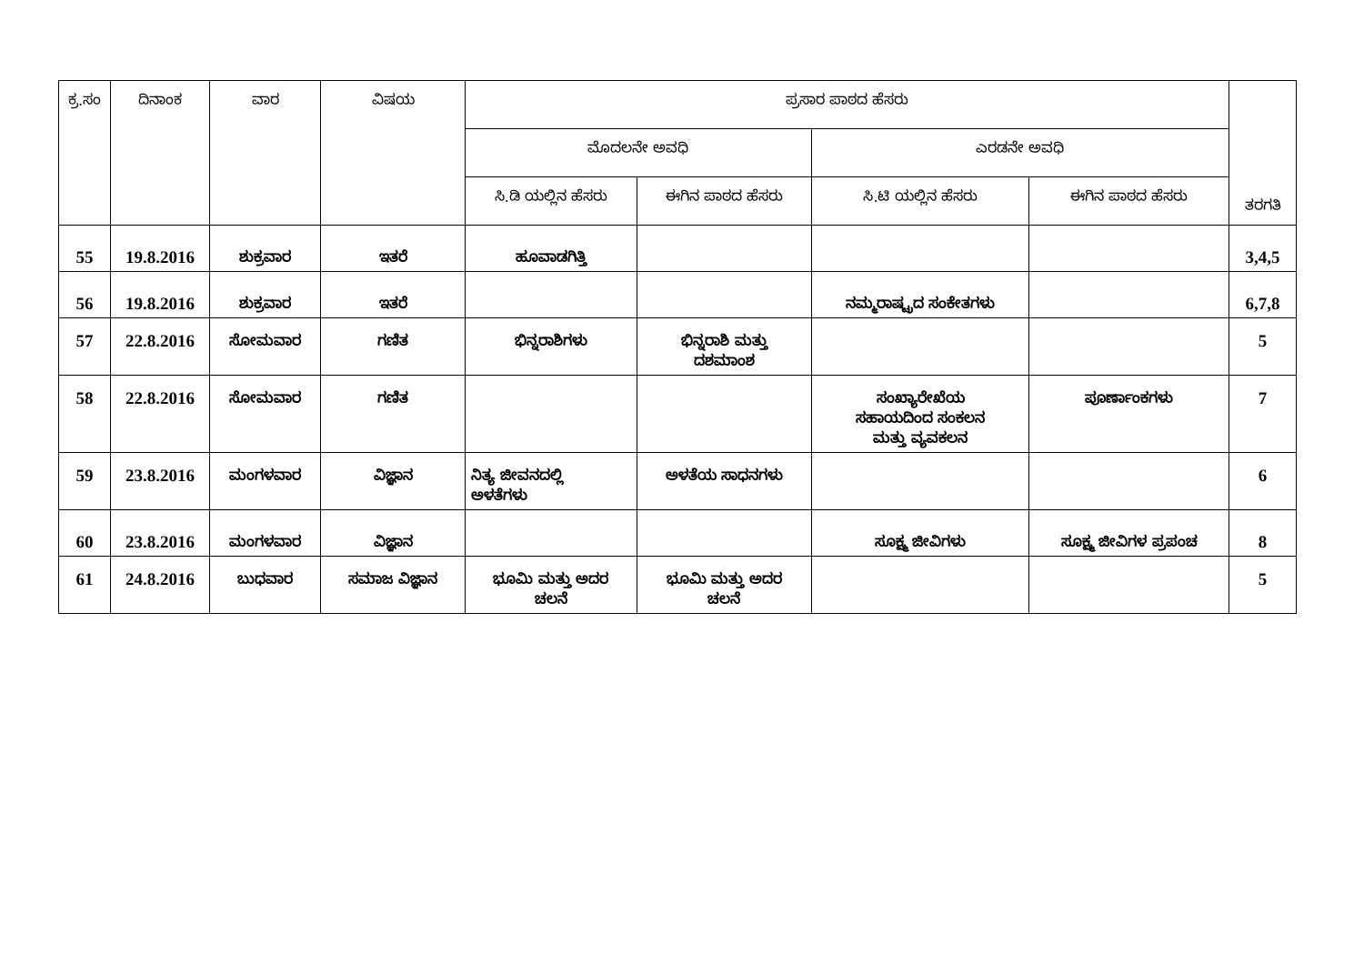| ಕ್ರ.ಸಂ | ದಿನಾಂಕ | ವಾರ | ವಿಷಯ | ಪ್ರಸಾರ ಪಾಠದ ಹೆಸರು | | | | ತರಗತಿ |
| --- | --- | --- | --- | --- | --- | --- | --- | --- |
| | | | | ಮೊದಲನೇ ಅವಧಿ | | ಎರಡನೇ ಅವಧಿ | | |
| | | | | ಸಿ.ಡಿ ಯಲ್ಲಿನ ಹೆಸರು | ಈಗಿನ ಪಾಠದ ಹೆಸರು | ಸಿ.ಟಿ ಯಲ್ಲಿನ ಹೆಸರು | ಈಗಿನ ಪಾಠದ ಹೆಸರು | |
| 55 | 19.8.2016 | ಶುಕ್ರವಾರ | ಇತರೆ | ಹೂವಾಡಗಿತ್ತಿ | | | | 3,4,5 |
| 56 | 19.8.2016 | ಶುಕ್ರವಾರ | ಇತರೆ | | | ನಮ್ಮರಾಷ್ಟ್ರದ ಸಂಕೇತಗಳು | | 6,7,8 |
| 57 | 22.8.2016 | ಸೋಮವಾರ | ಗಣಿತ | ಭಿನ್ನರಾಶಿಗಳು | ಭಿನ್ನರಾಶಿ ಮತ್ತು ದಶಮಾಂಶ | | | 5 |
| 58 | 22.8.2016 | ಸೋಮವಾರ | ಗಣಿತ | | | ಸಂಖ್ಯಾರೇಖೆಯ ಸಹಾಯದಿಂದ ಸಂಕಲನ ಮತ್ತು ವ್ಯವಕಲನ | ಪೂರ್ಣಾಂಕಗಳು | 7 |
| 59 | 23.8.2016 | ಮಂಗಳವಾರ | ವಿಜ್ಞಾನ | ನಿತ್ಯ ಜೀವನದಲ್ಲಿ ಅಳತೆಗಳು | ಅಳತೆಯ ಸಾಧನಗಳು | | | 6 |
| 60 | 23.8.2016 | ಮಂಗಳವಾರ | ವಿಜ್ಞಾನ | | | ಸೂಕ್ಷ್ಮ ಜೀವಿಗಳು | ಸೂಕ್ಷ್ಮ ಜೀವಿಗಳ ಪ್ರಪಂಚ | 8 |
| 61 | 24.8.2016 | ಬುಧವಾರ | ಸಮಾಜ ವಿಜ್ಞಾನ | ಭೂಮಿ ಮತ್ತು ಅದರ ಚಲನೆ | ಭೂಮಿ ಮತ್ತು ಅದರ ಚಲನೆ | | | 5 |